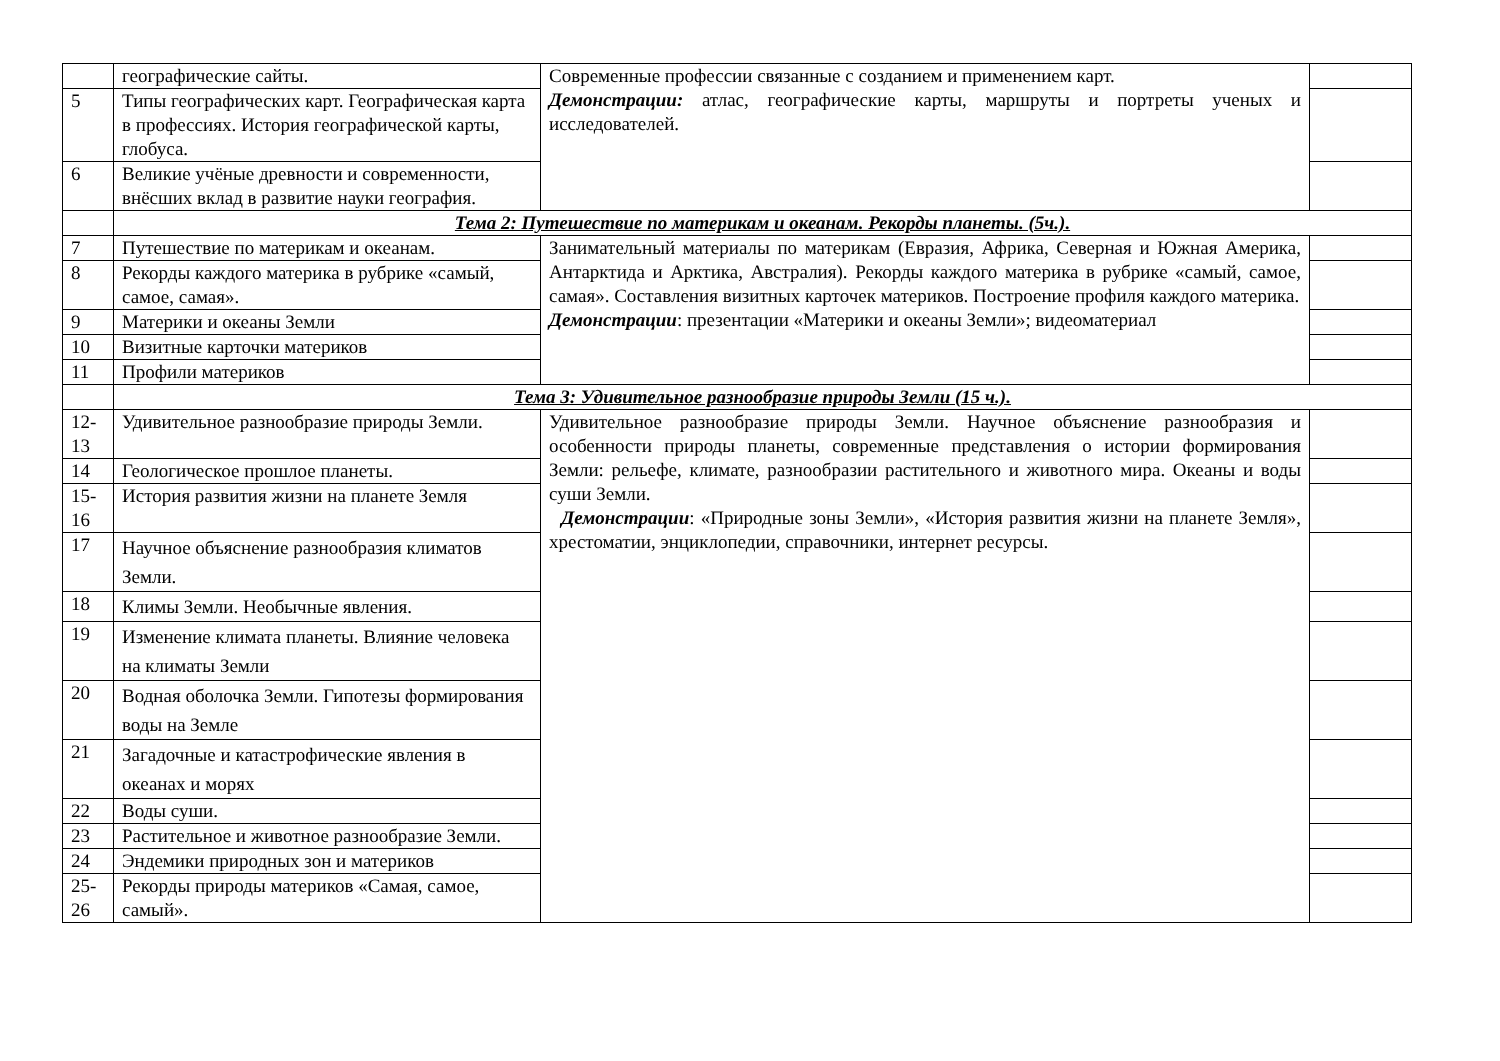| | географические сайты. | Современные профессии связанные с созданием и применением карт. Демонстрации: атлас, географические карты, маршруты и портреты ученых и исследователей. | |
| 5 | Типы географических карт. Географическая карта в профессиях. История географической карты, глобуса. | | |
| 6 | Великие учёные древности и современности, внёсших вклад в развитие науки география. | | |
| | Тема 2: Путешествие по материкам и океанам. Рекорды планеты. (5ч.). | | |
| 7 | Путешествие по материкам и океанам. | Занимательный материалы по материкам (Евразия, Африка, Северная и Южная Америка, Антарктида и Арктика, Австралия). Рекорды каждого материка в рубрике «самый, самое, самая». Составления визитных карточек материков. Построение профиля каждого материка. Демонстрации : презентации «Материки и океаны Земли»; видеоматериал | |
| 8 | Рекорды каждого материка в рубрике «самый, самое, самая». | | |
| 9 | Материки и океаны Земли | | |
| 10 | Визитные карточки материков | | |
| 11 | Профили материков | | |
| | Тема 3: Удивительное разнообразие природы Земли (15 ч.). | | |
| 12-13 | Удивительное разнообразие природы Земли. | Удивительное разнообразие природы Земли. Научное объяснение разнообразия и особенности природы планеты, современные представления о истории формирования Земли: рельефе, климате, разнообразии растительного и животного мира. Океаны и воды суши Земли. Демонстрации : «Природные зоны Земли», «История развития жизни на планете Земля», хрестоматии, энциклопедии, справочники, интернет ресурсы. | |
| 14 | Геологическое прошлое планеты. | | |
| 15-16 | История развития жизни на планете Земля | | |
| 17 | Научное объяснение разнообразия климатов Земли. | | |
| 18 | Климы Земли. Необычные явления. | | |
| 19 | Изменение климата планеты. Влияние человека на климаты Земли | | |
| 20 | Водная оболочка Земли. Гипотезы формирования воды на Земле | | |
| 21 | Загадочные и катастрофические явления в океанах и морях | | |
| 22 | Воды суши. | | |
| 23 | Растительное и животное разнообразие Земли. | | |
| 24 | Эндемики природных зон и материков | | |
| 25-26 | Рекорды природы материков «Самая, самое, самый». | | |